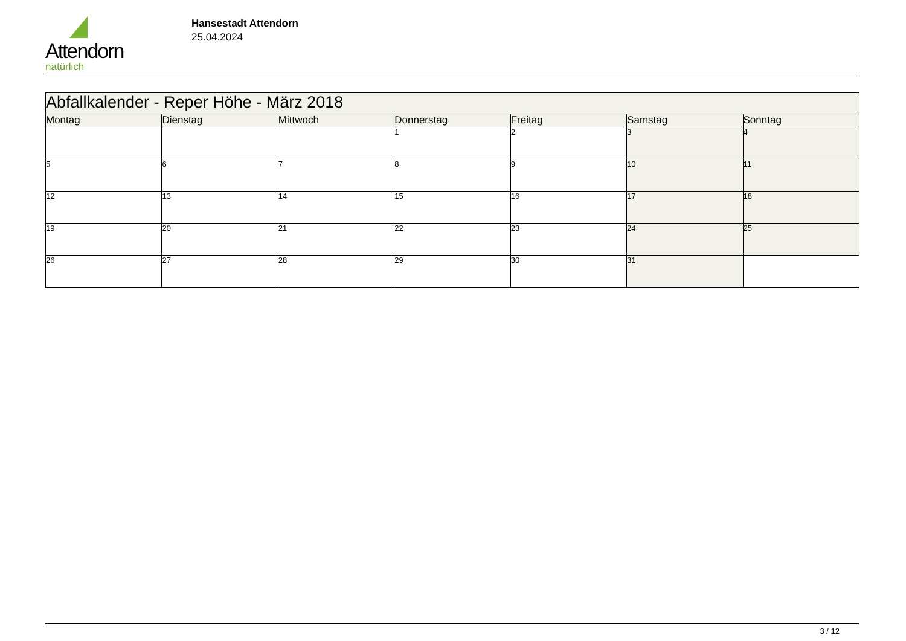Attendorn
natürlich
Hansestadt Attendorn
25.04.2024
| Abfallkalender - Reper Höhe - März 2018 | | | | | | |
| Montag | Dienstag | Mittwoch | Donnerstag | Freitag | Samstag | Sonntag |
| | | | 1 | 2 | 3 | 4 |
| 5 | 6 | 7 | 8 | 9 | 10 | 11 |
| 12 | 13 | 14 | 15 | 16 | 17 | 18 |
| 19 | 20 | 21 | 22 | 23 | 24 | 25 |
| 26 | 27 | 28 | 29 | 30 | 31 | |
3 / 12